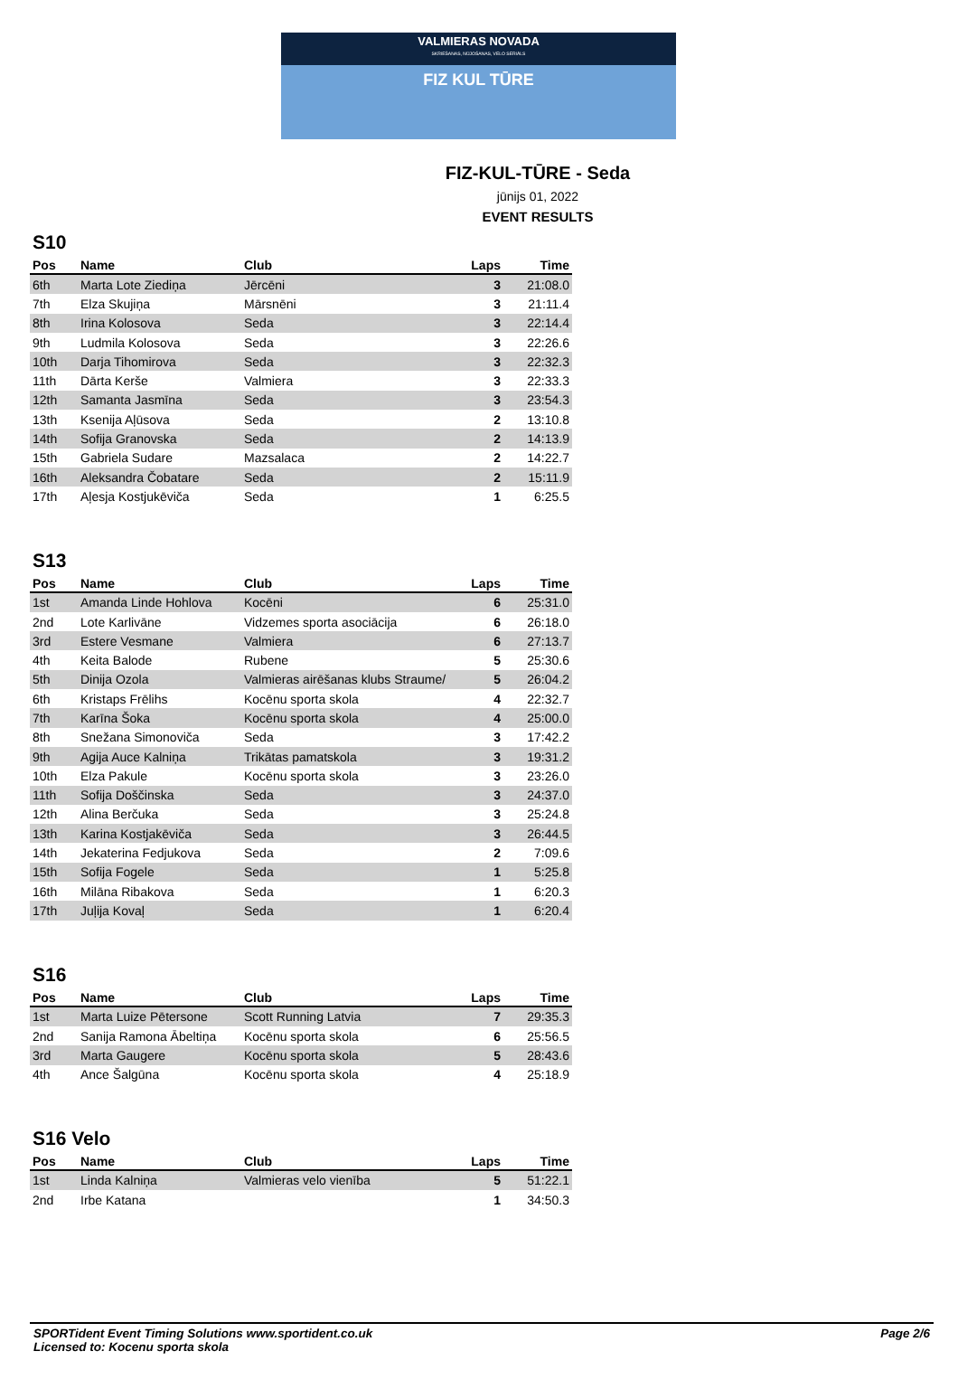VALMIERAS NOVADA
SKRIEŠANAS, NŪJOŠANAS, VELO SERIĀLS
FIZ KUL TŪRE
FIZ-KUL-TŪRE - Seda
jūnijs 01, 2022
EVENT RESULTS
S10
| Pos | Name | Club | Laps | Time |
| --- | --- | --- | --- | --- |
| 6th | Marta Lote Ziediņa | Jērcēni | 3 | 21:08.0 |
| 7th | Elza Skujiņa | Mārsnēni | 3 | 21:11.4 |
| 8th | Irina Kolosova | Seda | 3 | 22:14.4 |
| 9th | Ludmila Kolosova | Seda | 3 | 22:26.6 |
| 10th | Darja Tihomirova | Seda | 3 | 22:32.3 |
| 11th | Dārta Kerše | Valmiera | 3 | 22:33.3 |
| 12th | Samanta Jasmīna | Seda | 3 | 23:54.3 |
| 13th | Ksenija Aļūsova | Seda | 2 | 13:10.8 |
| 14th | Sofija Granovska | Seda | 2 | 14:13.9 |
| 15th | Gabriela Sudare | Mazsalaca | 2 | 14:22.7 |
| 16th | Aleksandra Čobatare | Seda | 2 | 15:11.9 |
| 17th | Aļesja Kostjukēviča | Seda | 1 | 6:25.5 |
S13
| Pos | Name | Club | Laps | Time |
| --- | --- | --- | --- | --- |
| 1st | Amanda Linde Hohlova | Kocēni | 6 | 25:31.0 |
| 2nd | Lote Karlivāne | Vidzemes sporta asociācija | 6 | 26:18.0 |
| 3rd | Estere Vesmane | Valmiera | 6 | 27:13.7 |
| 4th | Keita Balode | Rubene | 5 | 25:30.6 |
| 5th | Dinija Ozola | Valmieras airēšanas klubs Straume/ | 5 | 26:04.2 |
| 6th | Kristaps Frēlihs | Kocēnu sporta skola | 4 | 22:32.7 |
| 7th | Karīna Šoka | Kocēnu sporta skola | 4 | 25:00.0 |
| 8th | Snežana Simonoviča | Seda | 3 | 17:42.2 |
| 9th | Agija Auce Kalniņa | Trikātas pamatskola | 3 | 19:31.2 |
| 10th | Elza Pakule | Kocēnu sporta skola | 3 | 23:26.0 |
| 11th | Sofija Doščinska | Seda | 3 | 24:37.0 |
| 12th | Alina Berčuka | Seda | 3 | 25:24.8 |
| 13th | Karina Kostjakēviča | Seda | 3 | 26:44.5 |
| 14th | Jekaterina Fedjukova | Seda | 2 | 7:09.6 |
| 15th | Sofija Fogele | Seda | 1 | 5:25.8 |
| 16th | Milāna Ribakova | Seda | 1 | 6:20.3 |
| 17th | Juļija Kovaļ | Seda | 1 | 6:20.4 |
S16
| Pos | Name | Club | Laps | Time |
| --- | --- | --- | --- | --- |
| 1st | Marta Luize Pētersone | Scott Running Latvia | 7 | 29:35.3 |
| 2nd | Sanija Ramona Ābeltiņa | Kocēnu sporta skola | 6 | 25:56.5 |
| 3rd | Marta Gaugere | Kocēnu sporta skola | 5 | 28:43.6 |
| 4th | Ance Šalgūna | Kocēnu sporta skola | 4 | 25:18.9 |
S16 Velo
| Pos | Name | Club | Laps | Time |
| --- | --- | --- | --- | --- |
| 1st | Linda Kalniņa | Valmieras velo vienība | 5 | 51:22.1 |
| 2nd | Irbe Katana | | 1 | 34:50.3 |
SPORTident Event Timing Solutions www.sportident.co.uk
Licensed to: Kocenu sporta skola
Page 2/6